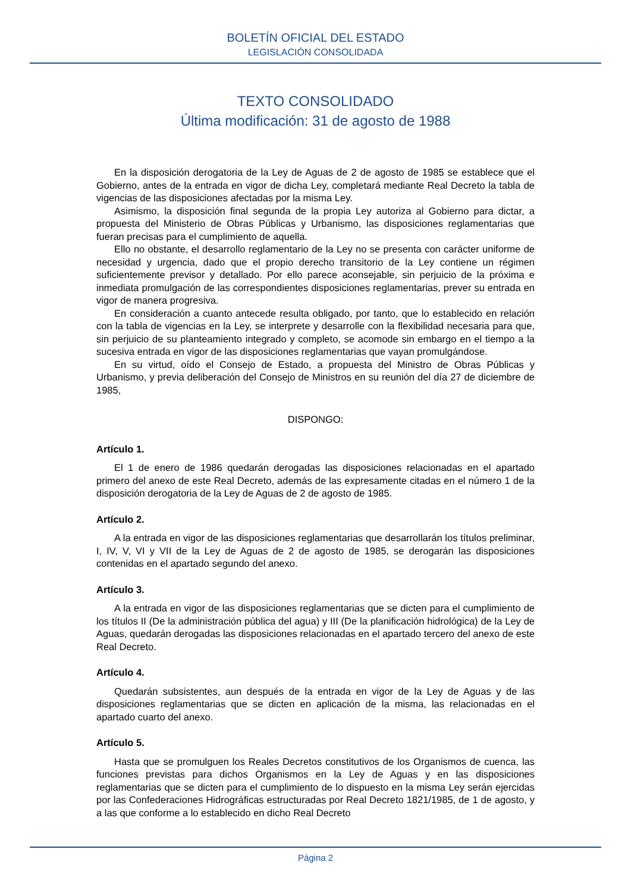BOLETÍN OFICIAL DEL ESTADO
LEGISLACIÓN CONSOLIDADA
TEXTO CONSOLIDADO
Última modificación: 31 de agosto de 1988
En la disposición derogatoria de la Ley de Aguas de 2 de agosto de 1985 se establece que el Gobierno, antes de la entrada en vigor de dicha Ley, completará mediante Real Decreto la tabla de vigencias de las disposiciones afectadas por la misma Ley.
Asimismo, la disposición final segunda de la propia Ley autoriza al Gobierno para dictar, a propuesta del Ministerio de Obras Públicas y Urbanismo, las disposiciones reglamentarias que fueran precisas para el cumplimiento de aquella.
Ello no obstante, el desarrollo reglamentario de la Ley no se presenta con carácter uniforme de necesidad y urgencia, dado que el propio derecho transitorio de la Ley contiene un régimen suficientemente previsor y detallado. Por ello parece aconsejable, sin perjuicio de la próxima e inmediata promulgación de las correspondientes disposiciones reglamentarias, prever su entrada en vigor de manera progresiva.
En consideración a cuanto antecede resulta obligado, por tanto, que lo establecido en relación con la tabla de vigencias en la Ley, se interprete y desarrolle con la flexibilidad necesaria para que, sin perjuicio de su planteamiento integrado y completo, se acomode sin embargo en el tiempo a la sucesiva entrada en vigor de las disposiciones reglamentarias que vayan promulgándose.
En su virtud, oído el Consejo de Estado, a propuesta del Ministro de Obras Públicas y Urbanismo, y previa deliberación del Consejo de Ministros en su reunión del día 27 de diciembre de 1985,
DISPONGO:
Artículo 1.
El 1 de enero de 1986 quedarán derogadas las disposiciones relacionadas en el apartado primero del anexo de este Real Decreto, además de las expresamente citadas en el número 1 de la disposición derogatoria de la Ley de Aguas de 2 de agosto de 1985.
Artículo 2.
A la entrada en vigor de las disposiciones reglamentarias que desarrollarán los títulos preliminar, I, IV, V, VI y VII de la Ley de Aguas de 2 de agosto de 1985, se derogarán las disposiciones contenidas en el apartado segundo del anexo.
Artículo 3.
A la entrada en vigor de las disposiciones reglamentarias que se dicten para el cumplimiento de los títulos II (De la administración pública del agua) y III (De la planificación hidrológica) de la Ley de Aguas, quedarán derogadas las disposiciones relacionadas en el apartado tercero del anexo de este Real Decreto.
Artículo 4.
Quedarán subsistentes, aun después de la entrada en vigor de la Ley de Aguas y de las disposiciones reglamentarias que se dicten en aplicación de la misma, las relacionadas en el apartado cuarto del anexo.
Artículo 5.
Hasta que se promulguen los Reales Decretos constitutivos de los Organismos de cuenca, las funciones previstas para dichos Organismos en la Ley de Aguas y en las disposiciones reglamentarias que se dicten para el cumplimiento de lo dispuesto en la misma Ley serán ejercidas por las Confederaciones Hidrográficas estructuradas por Real Decreto 1821/1985, de 1 de agosto, y a las que conforme a lo establecido en dicho Real Decreto
Página 2